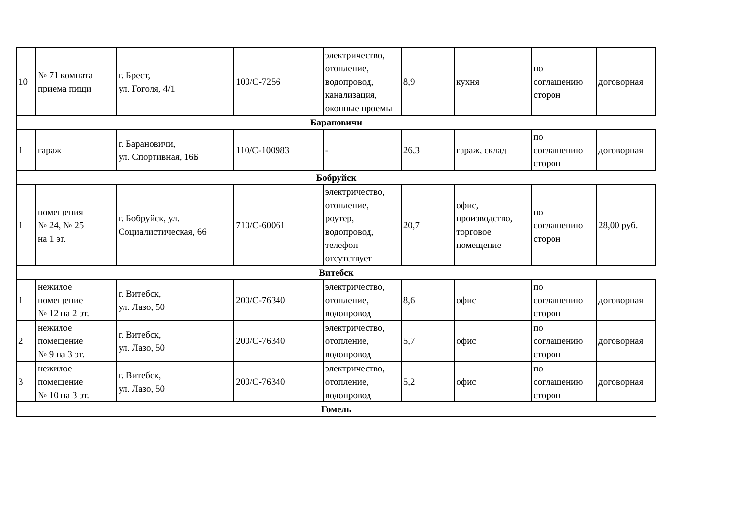| 10 | № 71 комната приема пищи | г. Брест, ул. Гоголя, 4/1 | 100/С-7256 | электричество, отопление, водопровод, канализация, оконные проемы | 8,9 | кухня | по соглашению сторон | договорная |
| Барановичи | | | | | | | | |
| 1 | гараж | г. Барановичи, ул. Спортивная, 16Б | 110/С-100983 | - | 26,3 | гараж, склад | по соглашению сторон | договорная |
| Бобруйск | | | | | | | | |
| 1 | помещения № 24, № 25 на 1 эт. | г. Бобруйск, ул. Социалистическая, 66 | 710/С-60061 | электричество, отопление, роутер, водопровод, телефон отсутствует | 20,7 | офис, производство, торговое помещение | по соглашению сторон | 28,00 руб. |
| Витебск | | | | | | | | |
| 1 | нежилое помещение № 12 на 2 эт. | г. Витебск, ул. Лазо, 50 | 200/С-76340 | электричество, отопление, водопровод | 8,6 | офис | по соглашению сторон | договорная |
| 2 | нежилое помещение № 9 на 3 эт. | г. Витебск, ул. Лазо, 50 | 200/С-76340 | электричество, отопление, водопровод | 5,7 | офис | по соглашению сторон | договорная |
| 3 | нежилое помещение № 10 на 3 эт. | г. Витебск, ул. Лазо, 50 | 200/С-76340 | электричество, отопление, водопровод | 5,2 | офис | по соглашению сторон | договорная |
| Гомель | | | | | | | | |